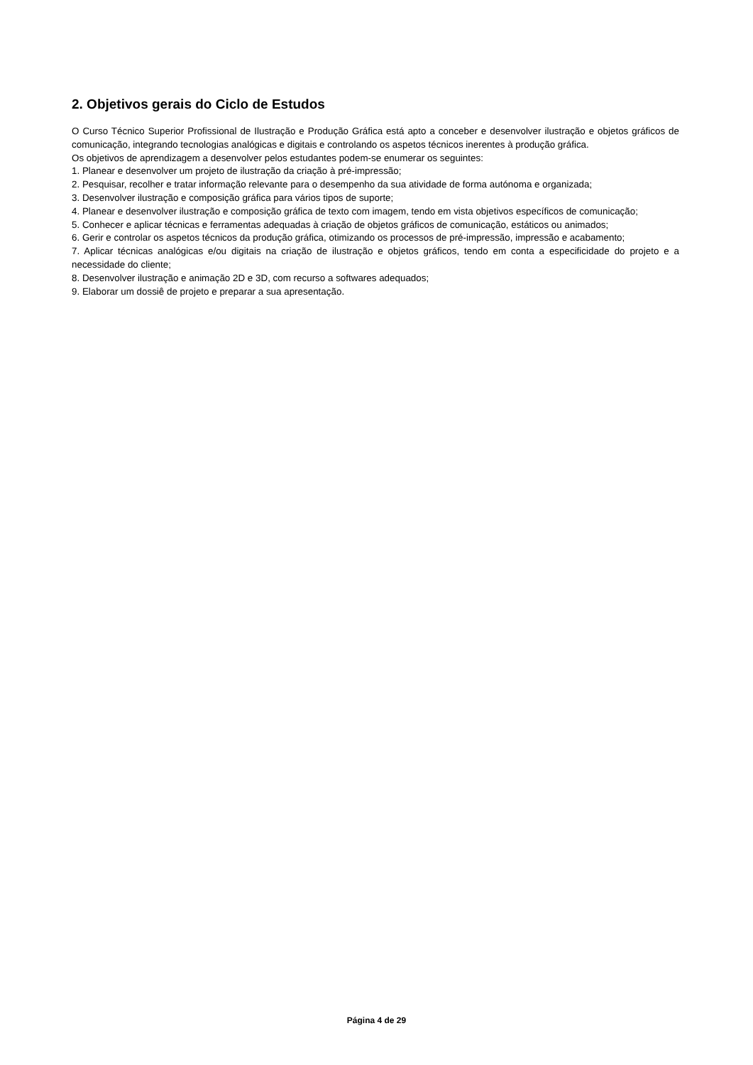2. Objetivos gerais do Ciclo de Estudos
O Curso Técnico Superior Profissional de Ilustração e Produção Gráfica está apto a conceber e desenvolver ilustração e objetos gráficos de comunicação, integrando tecnologias analógicas e digitais e controlando os aspetos técnicos inerentes à produção gráfica.
Os objetivos de aprendizagem a desenvolver pelos estudantes podem-se enumerar os seguintes:
1. Planear e desenvolver um projeto de ilustração da criação à pré-impressão;
2. Pesquisar, recolher e tratar informação relevante para o desempenho da sua atividade de forma autónoma e organizada;
3. Desenvolver ilustração e composição gráfica para vários tipos de suporte;
4. Planear e desenvolver ilustração e composição gráfica de texto com imagem, tendo em vista objetivos específicos de comunicação;
5. Conhecer e aplicar técnicas e ferramentas adequadas à criação de objetos gráficos de comunicação, estáticos ou animados;
6. Gerir e controlar os aspetos técnicos da produção gráfica, otimizando os processos de pré-impressão, impressão e acabamento;
7. Aplicar técnicas analógicas e/ou digitais na criação de ilustração e objetos gráficos, tendo em conta a especificidade do projeto e a necessidade do cliente;
8. Desenvolver ilustração e animação 2D e 3D, com recurso a softwares adequados;
9. Elaborar um dossiê de projeto e preparar a sua apresentação.
Página 4 de 29